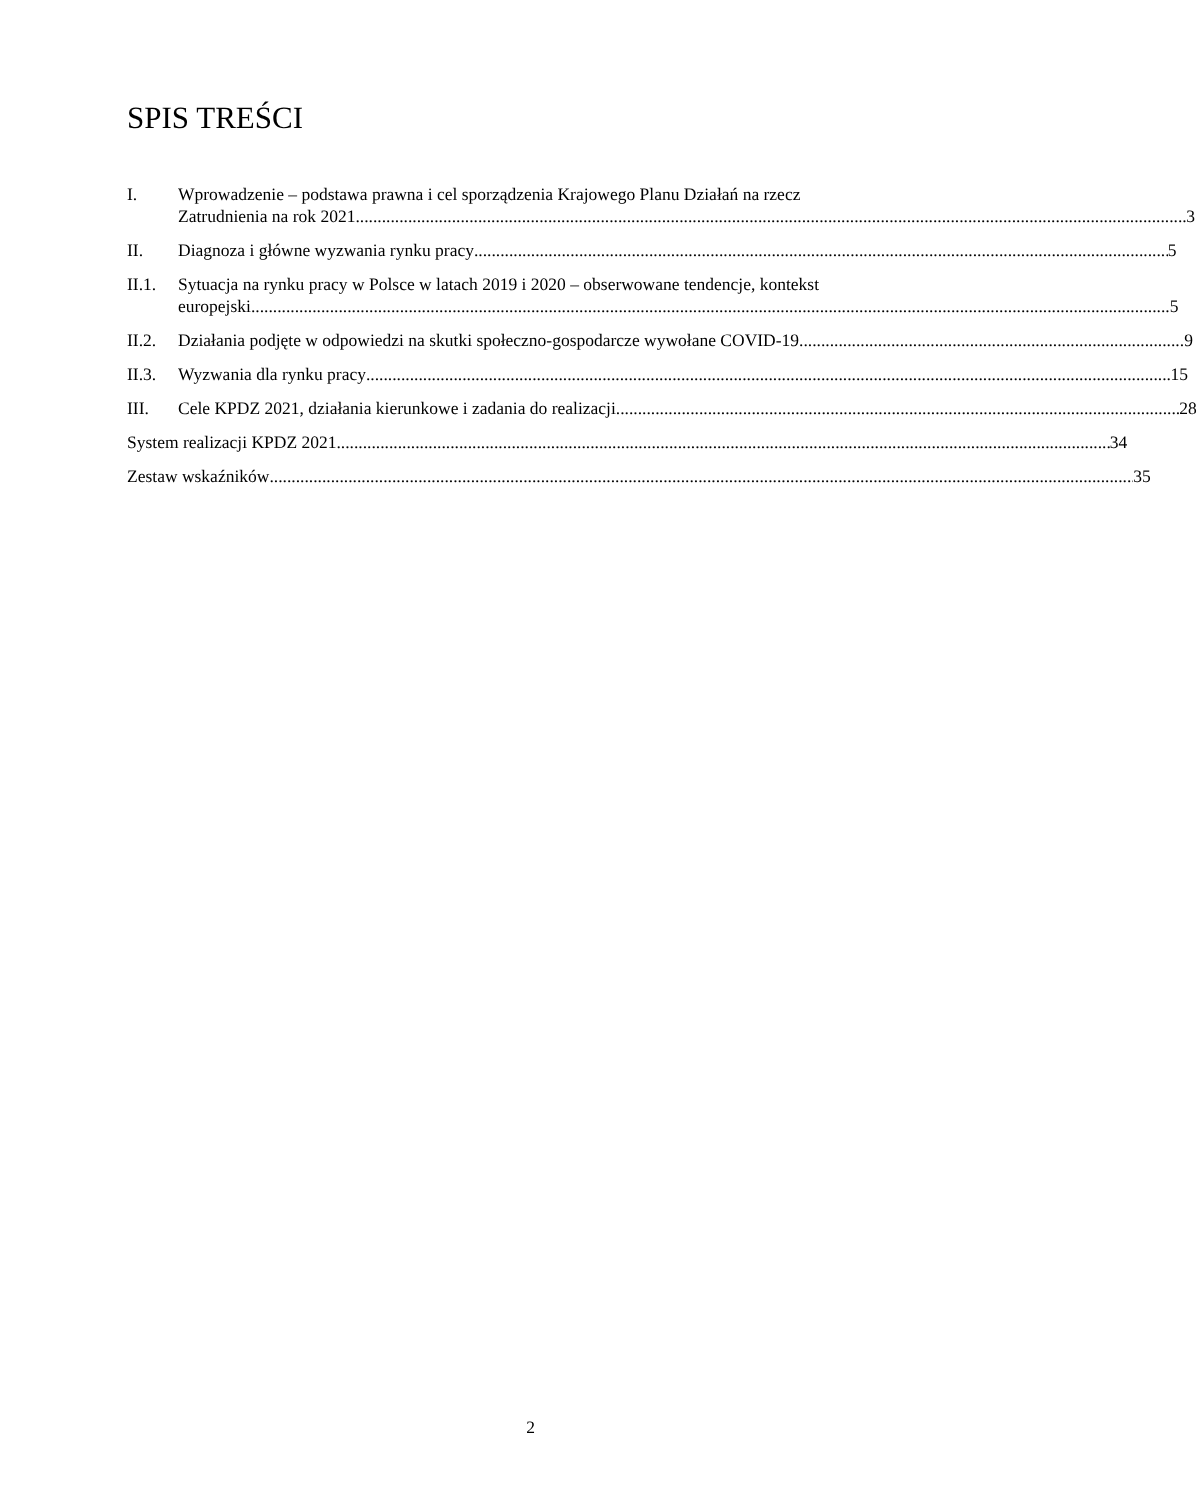SPIS TREŚCI
I. Wprowadzenie – podstawa prawna i cel sporządzenia Krajowego Planu Działań na rzecz
Zatrudnienia na rok 2021 3
II. Diagnoza i główne wyzwania rynku pracy 5
II.1.
Sytuacja na rynku pracy w Polsce w latach 2019 i 2020 – obserwowane tendencje, kontekst
europejski 5
II.2.
Działania podjęte w odpowiedzi na skutki społeczno-gospodarcze wywołane COVID-19 9
II.3.
Wyzwania dla rynku pracy 15
III. Cele KPDZ 2021, działania kierunkowe i zadania do realizacji 28
System realizacji KPDZ 2021 34
Zestaw wskaźników 35
2